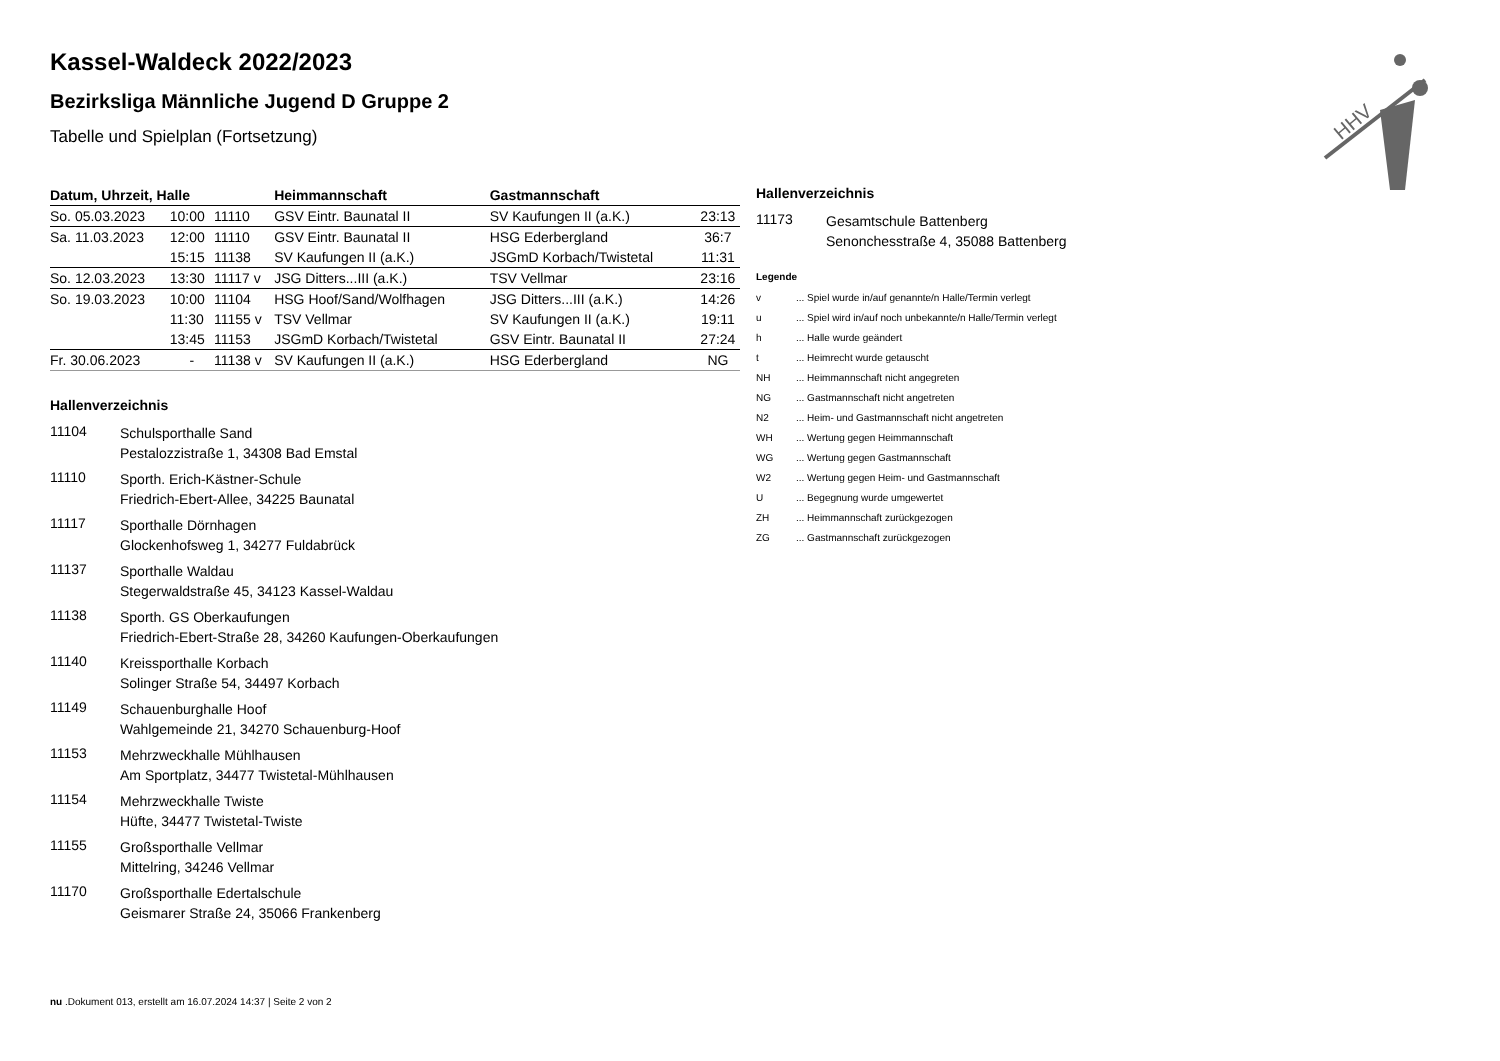Kassel-Waldeck 2022/2023
Bezirksliga Männliche Jugend D Gruppe 2
Tabelle und Spielplan (Fortsetzung)
| Datum, Uhrzeit, Halle | | | Heimmannschaft | Gastmannschaft | |
| --- | --- | --- | --- | --- | --- |
| So. 05.03.2023 | 10:00 | 11110 | GSV Eintr. Baunatal II | SV Kaufungen II (a.K.) | 23:13 |
| Sa. 11.03.2023 | 12:00 | 11110 | GSV Eintr. Baunatal II | HSG Ederbergland | 36:7 |
| | 15:15 | 11138 | SV Kaufungen II (a.K.) | JSGmD Korbach/Twistetal | 11:31 |
| So. 12.03.2023 | 13:30 | 11117 v | JSG Ditters...III (a.K.) | TSV Vellmar | 23:16 |
| So. 19.03.2023 | 10:00 | 11104 | HSG Hoof/Sand/Wolfhagen | JSG Ditters...III (a.K.) | 14:26 |
| | 11:30 | 11155 v | TSV Vellmar | SV Kaufungen II (a.K.) | 19:11 |
| | 13:45 | 11153 | JSGmD Korbach/Twistetal | GSV Eintr. Baunatal II | 27:24 |
| Fr. 30.06.2023 | - | 11138 v | SV Kaufungen II (a.K.) | HSG Ederbergland | NG |
Hallenverzeichnis
11104
Schulsporthalle Sand
Pestalozzistraße 1, 34308 Bad Emstal
11110
Sporth. Erich-Kästner-Schule
Friedrich-Ebert-Allee, 34225 Baunatal
11117
Sporthalle Dörnhagen
Glockenhofsweg 1, 34277 Fuldabrück
11137
Sporthalle Waldau
Stegerwaldstraße 45, 34123 Kassel-Waldau
11138
Sporth. GS Oberkaufungen
Friedrich-Ebert-Straße 28, 34260 Kaufungen-Oberkaufungen
11140
Kreissporthalle Korbach
Solinger Straße 54, 34497 Korbach
11149
Schauenburghalle Hoof
Wahlgemeinde 21, 34270 Schauenburg-Hoof
11153
Mehrzweckhalle Mühlhausen
Am Sportplatz, 34477 Twistetal-Mühlhausen
11154
Mehrzweckhalle Twiste
Hüfte, 34477 Twistetal-Twiste
11155
Großsporthalle Vellmar
Mittelring, 34246 Vellmar
11170
Großsporthalle Edertalschule
Geismarer Straße 24, 35066 Frankenberg
Hallenverzeichnis
11173
Gesamtschule Battenberg
Senonchesstraße 4, 35088 Battenberg
Legende
v... Spiel wurde in/auf genannte/n Halle/Termin verlegt
u... Spiel wird in/auf noch unbekannte/n Halle/Termin verlegt
h... Halle wurde geändert
t... Heimrecht wurde getauscht
NH... Heimmannschaft nicht angegreten
NG... Gastmannschaft nicht angetreten
N2... Heim- und Gastmannschaft nicht angetreten
WH... Wertung gegen Heimmannschaft
WG... Wertung gegen Gastmannschaft
W2... Wertung gegen Heim- und Gastmannschaft
U... Begegnung wurde umgewertet
ZH... Heimmannschaft zurückgezogen
ZG... Gastmannschaft zurückgezogen
HHV
nu .Dokument 013, erstellt am 16.07.2024 14:37 | Seite 2 von 2